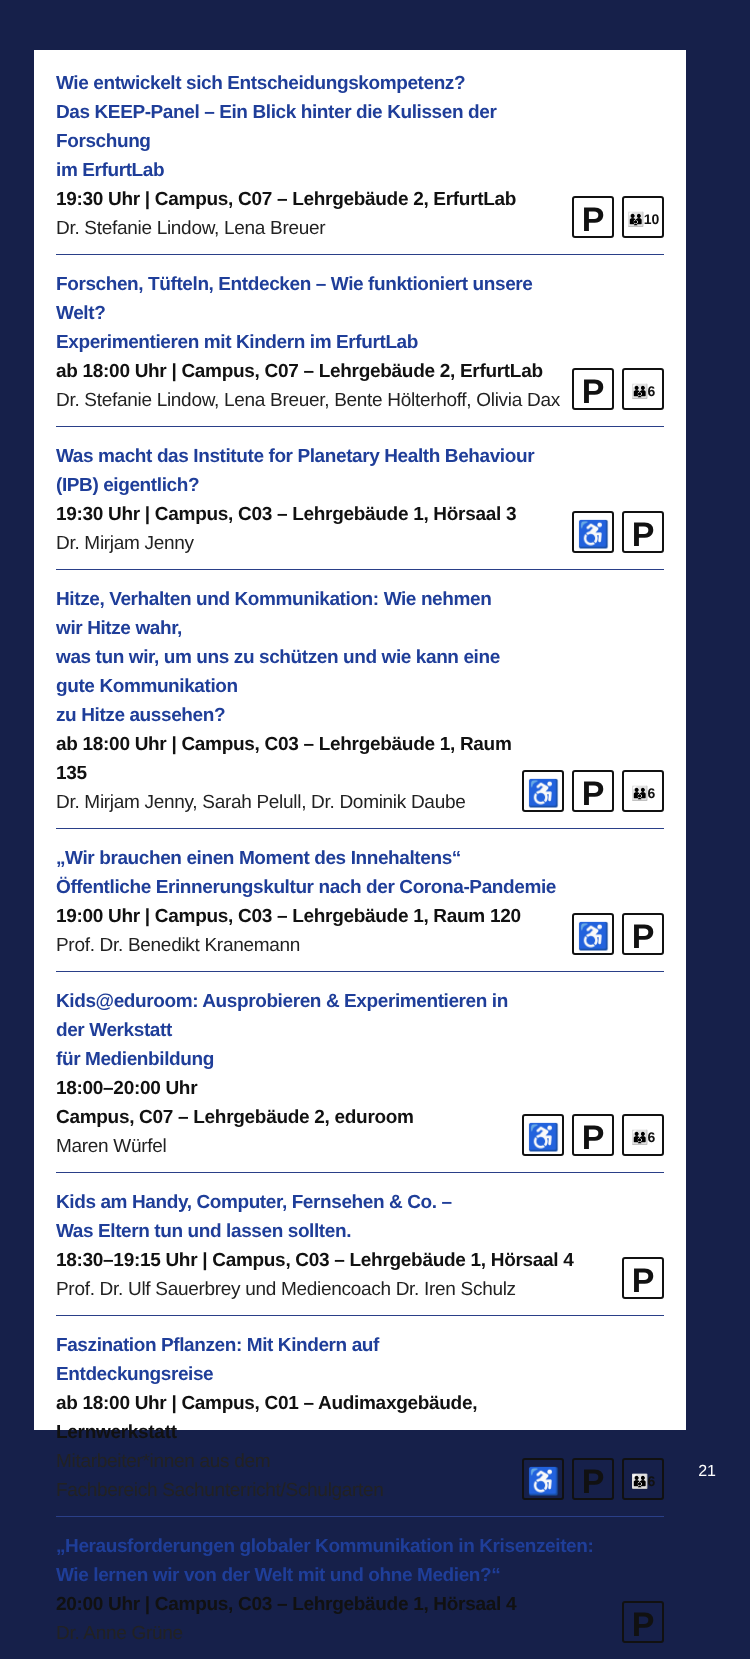Wie entwickelt sich Entscheidungskompetenz?
Das KEEP-Panel – Ein Blick hinter die Kulissen der Forschung
im ErfurtLab
19:30 Uhr | Campus, C07 – Lehrgebäude 2, ErfurtLab
Dr. Stefanie Lindow, Lena Breuer
P 👪10
Forschen, Tüfteln, Entdecken – Wie funktioniert unsere Welt?
Experimentieren mit Kindern im ErfurtLab
ab 18:00 Uhr | Campus, C07 – Lehrgebäude 2, ErfurtLab
Dr. Stefanie Lindow, Lena Breuer, Bente Hölterhoff, Olivia Dax
P 👪6
Was macht das Institute for Planetary Health Behaviour (IPB) eigentlich?
19:30 Uhr | Campus, C03 – Lehrgebäude 1, Hörsaal 3
Dr. Mirjam Jenny
♿ P
Hitze, Verhalten und Kommunikation: Wie nehmen wir Hitze wahr,
was tun wir, um uns zu schützen und wie kann eine gute Kommunikation
zu Hitze aussehen?
ab 18:00 Uhr | Campus, C03 – Lehrgebäude 1, Raum 135
Dr. Mirjam Jenny, Sarah Pelull, Dr. Dominik Daube
♿ P 👪6
„Wir brauchen einen Moment des Innehaltens“
Öffentliche Erinnerungskultur nach der Corona-Pandemie
19:00 Uhr | Campus, C03 – Lehrgebäude 1, Raum 120
Prof. Dr. Benedikt Kranemann
♿ P
Kids@eduroom: Ausprobieren & Experimentieren in der Werkstatt
für Medienbildung
18:00–20:00 Uhr
Campus, C07 – Lehrgebäude 2, eduroom
Maren Würfel
♿ P 👪6
Kids am Handy, Computer, Fernsehen & Co. –
Was Eltern tun und lassen sollten.
18:30–19:15 Uhr | Campus, C03 – Lehrgebäude 1, Hörsaal 4
Prof. Dr. Ulf Sauerbrey und Mediencoach Dr. Iren Schulz
P
Faszination Pflanzen: Mit Kindern auf Entdeckungsreise
ab 18:00 Uhr | Campus, C01 – Audimaxgebäude, Lernwerkstatt
Mitarbeiter*innen aus dem
Fachbereich Sachunterricht/Schulgarten
♿ P 👪6
„Herausforderungen globaler Kommunikation in Krisenzeiten:
Wie lernen wir von der Welt mit und ohne Medien?“
20:00 Uhr | Campus, C03 – Lehrgebäude 1, Hörsaal 4
Dr. Anne Grüne
P
21